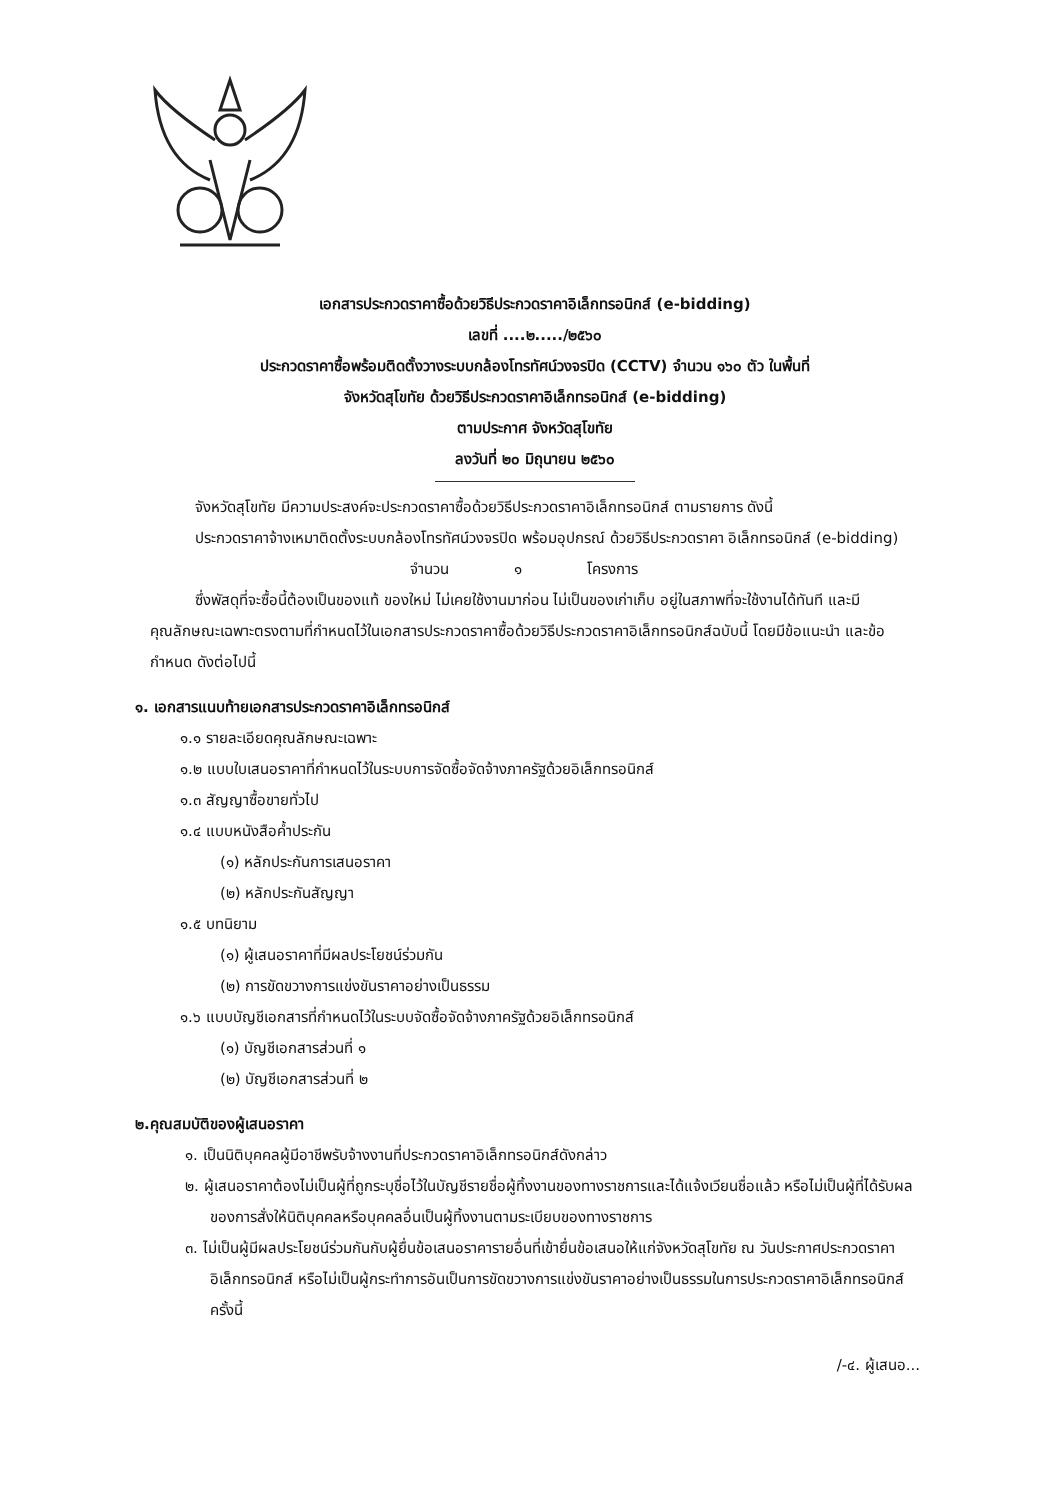เอกสารประกวดราคาซื้อด้วยวิธีประกวดราคาอิเล็กทรอนิกส์ (e-bidding)
เลขที่ ....๒...../๒๕๖๐
ประกวดราคาซื้อพร้อมติดตั้งวางระบบกล้องโทรทัศน์วงจรปิด (CCTV) จำนวน ๑๖๐ ตัว ในพื้นที่
จังหวัดสุโขทัย ด้วยวิธีประกวดราคาอิเล็กทรอนิกส์ (e-bidding)
ตามประกาศ จังหวัดสุโขทัย
ลงวันที่ ๒๐ มิถุนายน ๒๕๖๐
จังหวัดสุโขทัย มีความประสงค์จะประกวดราคาซื้อด้วยวิธีประกวดราคาอิเล็กทรอนิกส์ ตามรายการ ดังนี้
ประกวดราคาจ้างเหมาติดตั้งระบบกล้องโทรทัศน์วงจรปิด พร้อมอุปกรณ์ ด้วยวิธีประกวดราคา อิเล็กทรอนิกส์ (e-bidding) จำนวน ๑ โครงการ
ซึ่งพัสดุที่จะซื้อนี้ต้องเป็นของแท้ ของใหม่ ไม่เคยใช้งานมาก่อน ไม่เป็นของเก่าเก็บ อยู่ในสภาพที่จะใช้งานได้ทันที และมีคุณลักษณะเฉพาะตรงตามที่กำหนดไว้ในเอกสารประกวดราคาซื้อด้วยวิธีประกวดราคาอิเล็กทรอนิกส์ฉบับนี้ โดยมีข้อแนะนำ และข้อกำหนด ดังต่อไปนี้
๑. เอกสารแนบท้ายเอกสารประกวดราคาอิเล็กทรอนิกส์
๑.๑ รายละเอียดคุณลักษณะเฉพาะ
๑.๒ แบบใบเสนอราคาที่กำหนดไว้ในระบบการจัดซื้อจัดจ้างภาครัฐด้วยอิเล็กทรอนิกส์
๑.๓ สัญญาซื้อขายทั่วไป
๑.๔ แบบหนังสือค้ำประกัน
(๑) หลักประกันการเสนอราคา
(๒) หลักประกันสัญญา
๑.๕ บทนิยาม
(๑) ผู้เสนอราคาที่มีผลประโยชน์ร่วมกัน
(๒) การขัดขวางการแข่งขันราคาอย่างเป็นธรรม
๑.๖ แบบบัญชีเอกสารที่กำหนดไว้ในระบบจัดซื้อจัดจ้างภาครัฐด้วยอิเล็กทรอนิกส์
(๑) บัญชีเอกสารส่วนที่ ๑
(๒) บัญชีเอกสารส่วนที่ ๒
๒.คุณสมบัติของผู้เสนอราคา
๑. เป็นนิติบุคคลผู้มีอาชีพรับจ้างงานที่ประกวดราคาอิเล็กทรอนิกส์ดังกล่าว
๒. ผู้เสนอราคาต้องไม่เป็นผู้ที่ถูกระบุชื่อไว้ในบัญชีรายชื่อผู้ทิ้งงานของทางราชการและได้แจ้งเวียนชื่อแล้ว หรือไม่เป็นผู้ที่ได้รับผลของการสั่งให้นิติบุคคลหรือบุคคลอื่นเป็นผู้ทิ้งงานตามระเบียบของทางราชการ
๓. ไม่เป็นผู้มีผลประโยชน์ร่วมกันกับผู้ยื่นข้อเสนอราคารายอื่นที่เข้ายื่นข้อเสนอให้แก่จังหวัดสุโขทัย ณ วันประกาศประกวดราคาอิเล็กทรอนิกส์ หรือไม่เป็นผู้กระทำการอันเป็นการขัดขวางการแข่งขันราคาอย่างเป็นธรรมในการประกวดราคาอิเล็กทรอนิกส์ครั้งนี้
/-๔. ผู้เสนอ...